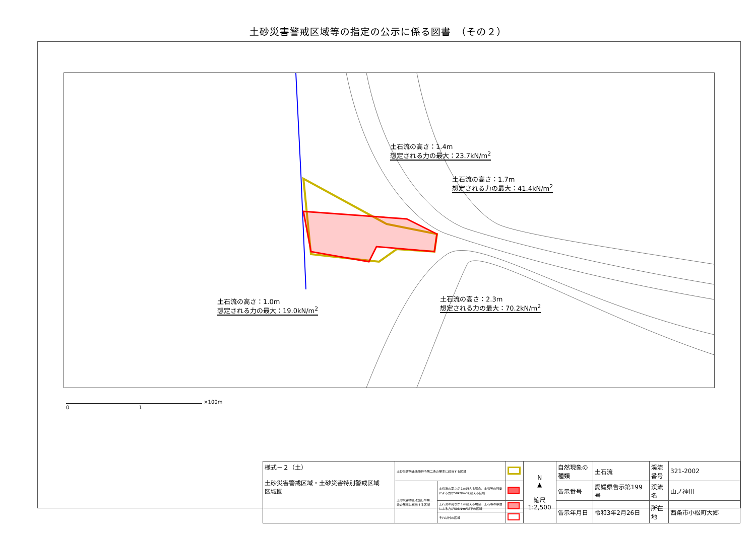土砂災害警戒区域等の指定の公示に係る図書　（その２）
土石流の高さ：1.4m
想定される力の最大：23.7kN/m<sup>2</sup>
土石流の高さ：1.7m
想定される力の最大：41.4kN/m<sup>2</sup>
土石流の高さ：2.3m
想定される力の最大：70.2kN/m<sup>2</sup>
土石流の高さ：1.0m
想定される力の最大：19.0kN/m<sup>2</sup>
×100m
0 1
| 様式－２（土） 土砂災害警戒区域・土砂災害特別警戒区域 区域図 | 土砂災害防止法施行令第二条の基準に該当する区域 | | | N ▲ 縮尺 1:2,500 | 自然現象の種類 | 土石流 | 渓流番号 | 321-2002 |
| | 土砂災害防止法施行令第三条の基準に該当する区域 | 土石流の高さが１m超える場合、土石等の移動による力が50kN/m²を超える区域 | | | 告示番号 | 愛媛県告示第199号 | 渓流名 | 山ノ神川 |
| | | 土石流の高さが１m超える場合、土石等の移動による力が50kN/m²以下の区域 | | | 告示年月日 | 令和3年2月26日 | 所在地 | 西条市小松町大郷 |
| | | それ以外の区域 | | | | | | |